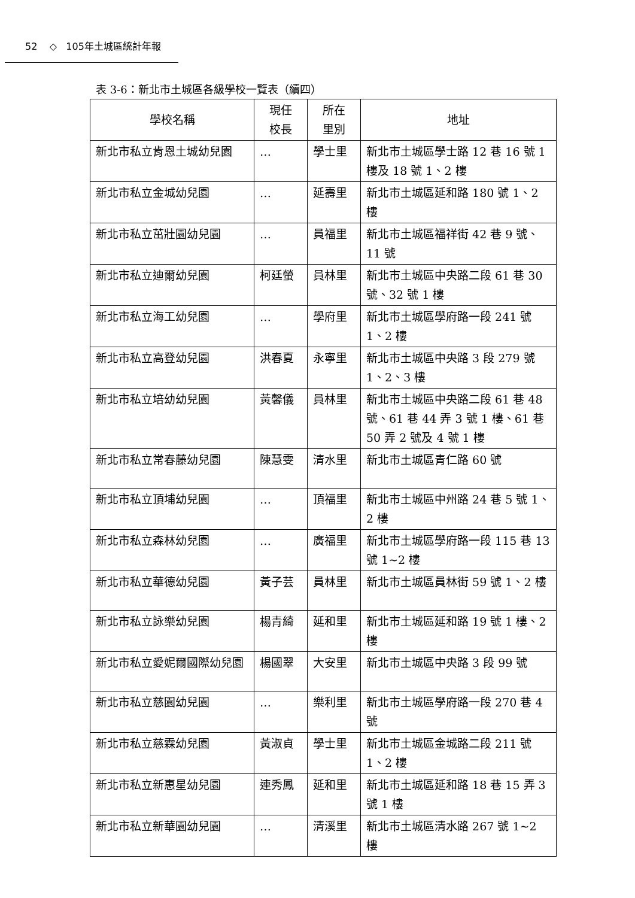52 ◇ 105年土城區統計年報
表 3-6：新北市土城區各級學校一覽表（續四）
| 學校名稱 | 現任 校長 | 所在 里別 | 地址 |
| --- | --- | --- | --- |
| 新北市私立肯恩土城幼兒園 | … | 學士里 | 新北市土城區學士路 12 巷 16 號 1 樓及 18 號 1、2 樓 |
| 新北市私立金城幼兒園 | … | 延壽里 | 新北市土城區延和路 180 號 1、2 樓 |
| 新北市私立茁壯園幼兒園 | … | 員福里 | 新北市土城區福祥街 42 巷 9 號、11 號 |
| 新北市私立迪爾幼兒園 | 柯廷螢 | 員林里 | 新北市土城區中央路二段 61 巷 30 號、32 號 1 樓 |
| 新北市私立海工幼兒園 | … | 學府里 | 新北市土城區學府路一段 241 號 1、2 樓 |
| 新北市私立高登幼兒園 | 洪春夏 | 永寧里 | 新北市土城區中央路 3 段 279 號 1、2、3 樓 |
| 新北市私立培幼幼兒園 | 黃馨儀 | 員林里 | 新北市土城區中央路二段 61 巷 48 號、61 巷 44 弄 3 號 1 樓、61 巷 50 弄 2 號及 4 號 1 樓 |
| 新北市私立常春藤幼兒園 | 陳慧雯 | 清水里 | 新北市土城區青仁路 60 號 |
| 新北市私立頂埔幼兒園 | … | 頂福里 | 新北市土城區中州路 24 巷 5 號 1、2 樓 |
| 新北市私立森林幼兒園 | … | 廣福里 | 新北市土城區學府路一段 115 巷 13 號 1~2 樓 |
| 新北市私立華德幼兒園 | 黃子芸 | 員林里 | 新北市土城區員林街 59 號 1、2 樓 |
| 新北市私立詠樂幼兒園 | 楊青綺 | 延和里 | 新北市土城區延和路 19 號 1 樓、2 樓 |
| 新北市私立愛妮爾國際幼兒園 | 楊國翠 | 大安里 | 新北市土城區中央路 3 段 99 號 |
| 新北市私立慈園幼兒園 | … | 樂利里 | 新北市土城區學府路一段 270 巷 4 號 |
| 新北市私立慈霖幼兒園 | 黃淑貞 | 學士里 | 新北市土城區金城路二段 211 號 1、2 樓 |
| 新北市私立新惠星幼兒園 | 連秀鳳 | 延和里 | 新北市土城區延和路 18 巷 15 弄 3 號 1 樓 |
| 新北市私立新華園幼兒園 | … | 清溪里 | 新北市土城區清水路 267 號 1~2 樓 |